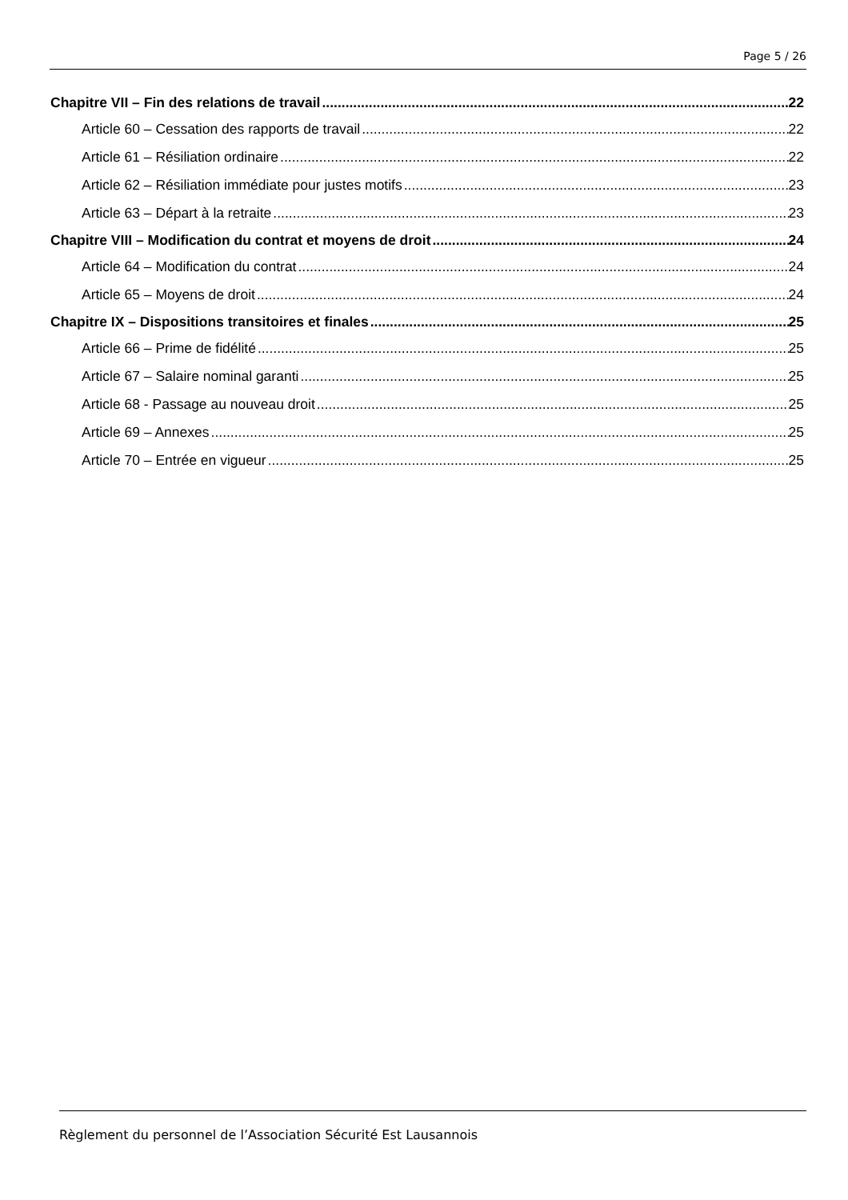Page 5 / 26
Chapitre VII – Fin des relations de travail 22
Article 60 – Cessation des rapports de travail 22
Article 61 – Résiliation ordinaire 22
Article 62 – Résiliation immédiate pour justes motifs 23
Article 63 – Départ à la retraite 23
Chapitre VIII – Modification du contrat et moyens de droit 24
Article 64 – Modification du contrat 24
Article 65 – Moyens de droit 24
Chapitre IX – Dispositions transitoires et finales 25
Article 66 – Prime de fidélité 25
Article 67 – Salaire nominal garanti 25
Article 68 - Passage au nouveau droit 25
Article 69 – Annexes 25
Article 70 – Entrée en vigueur 25
Règlement du personnel de l’Association Sécurité Est Lausannois